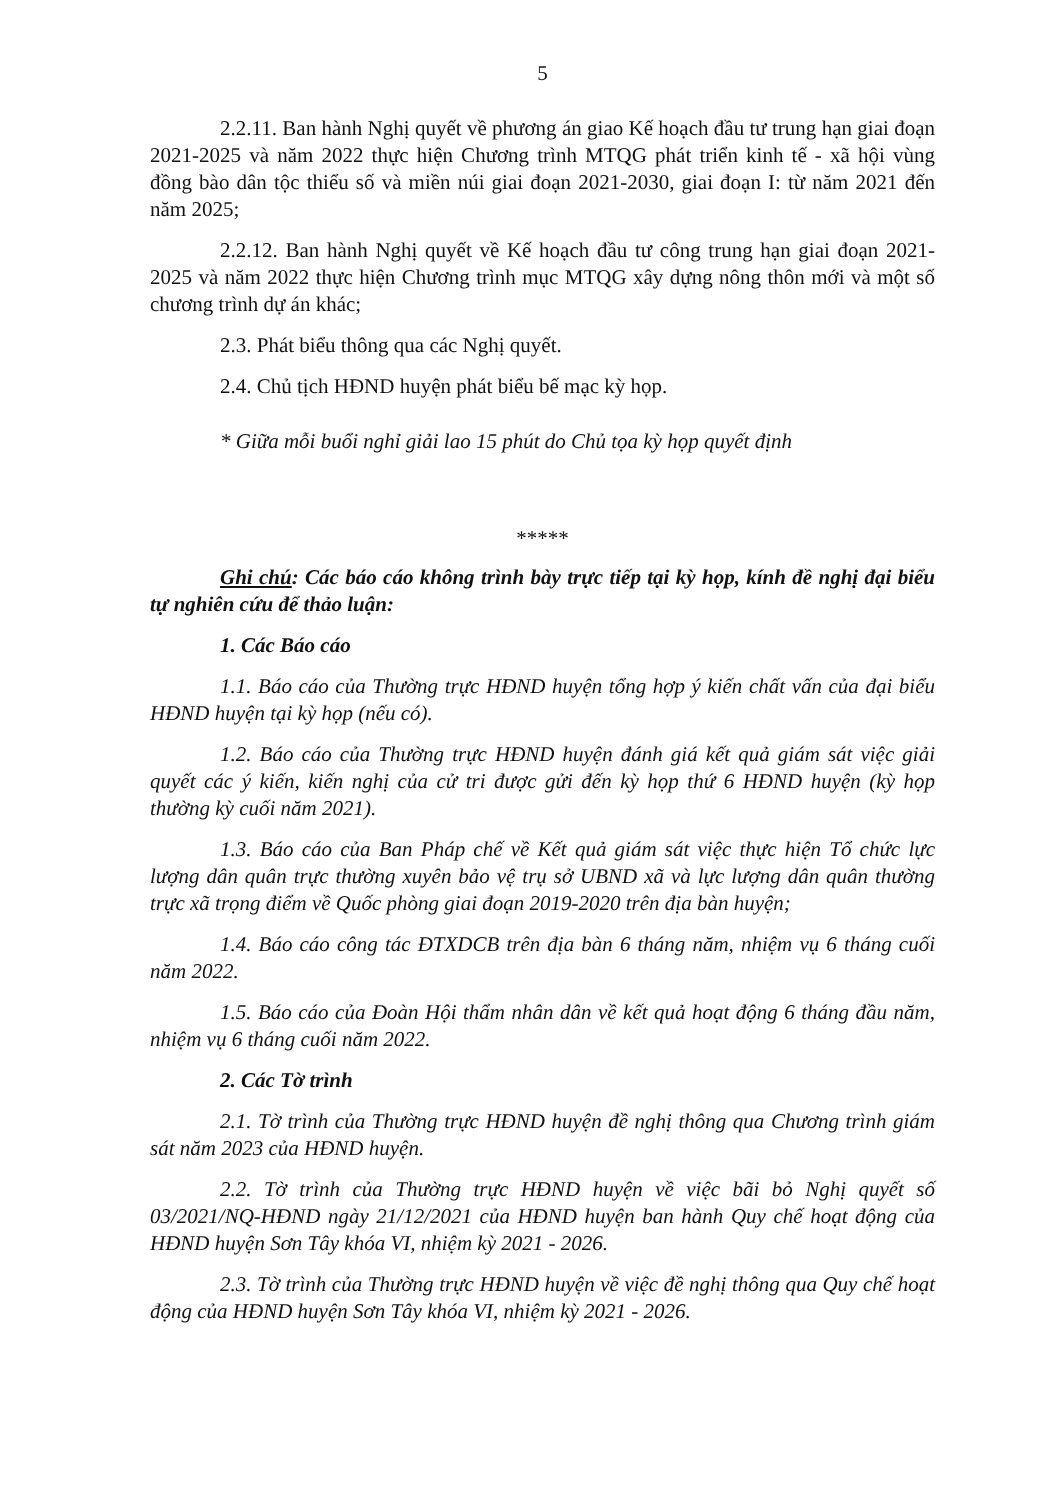5
2.2.11. Ban hành Nghị quyết về phương án giao Kế hoạch đầu tư trung hạn giai đoạn 2021-2025 và năm 2022 thực hiện Chương trình MTQG phát triển kinh tế - xã hội vùng đồng bào dân tộc thiểu số và miền núi giai đoạn 2021-2030, giai đoạn I: từ năm 2021 đến năm 2025;
2.2.12. Ban hành Nghị quyết về Kế hoạch đầu tư công trung hạn giai đoạn 2021-2025 và năm 2022 thực hiện Chương trình mục MTQG xây dựng nông thôn mới và một số chương trình dự án khác;
2.3. Phát biểu thông qua các Nghị quyết.
2.4. Chủ tịch HĐND huyện phát biểu bế mạc kỳ họp.
* Giữa mỗi buổi nghỉ giải lao 15 phút do Chủ tọa kỳ họp quyết định
*****
Ghi chú: Các báo cáo không trình bày trực tiếp tại kỳ họp, kính đề nghị đại biểu tự nghiên cứu để thảo luận:
1. Các Báo cáo
1.1. Báo cáo của Thường trực HĐND huyện tổng hợp ý kiến chất vấn của đại biểu HĐND huyện tại kỳ họp (nếu có).
1.2. Báo cáo của Thường trực HĐND huyện đánh giá kết quả giám sát việc giải quyết các ý kiến, kiến nghị của cử tri được gửi đến kỳ họp thứ 6 HĐND huyện (kỳ họp thường kỳ cuối năm 2021).
1.3. Báo cáo của Ban Pháp chế về Kết quả giám sát việc thực hiện Tổ chức lực lượng dân quân trực thường xuyên bảo vệ trụ sở UBND xã và lực lượng dân quân thường trực xã trọng điểm về Quốc phòng giai đoạn 2019-2020 trên địa bàn huyện;
1.4. Báo cáo công tác ĐTXDCB trên địa bàn 6 tháng năm, nhiệm vụ 6 tháng cuối năm 2022.
1.5. Báo cáo của Đoàn Hội thẩm nhân dân về kết quả hoạt động 6 tháng đầu năm, nhiệm vụ 6 tháng cuối năm 2022.
2. Các Tờ trình
2.1. Tờ trình của Thường trực HĐND huyện đề nghị thông qua Chương trình giám sát năm 2023 của HĐND huyện.
2.2. Tờ trình của Thường trực HĐND huyện về việc bãi bỏ Nghị quyết số 03/2021/NQ-HĐND ngày 21/12/2021 của HĐND huyện ban hành Quy chế hoạt động của HĐND huyện Sơn Tây khóa VI, nhiệm kỳ 2021 - 2026.
2.3. Tờ trình của Thường trực HĐND huyện về việc đề nghị thông qua Quy chế hoạt động của HĐND huyện Sơn Tây khóa VI, nhiệm kỳ 2021 - 2026.